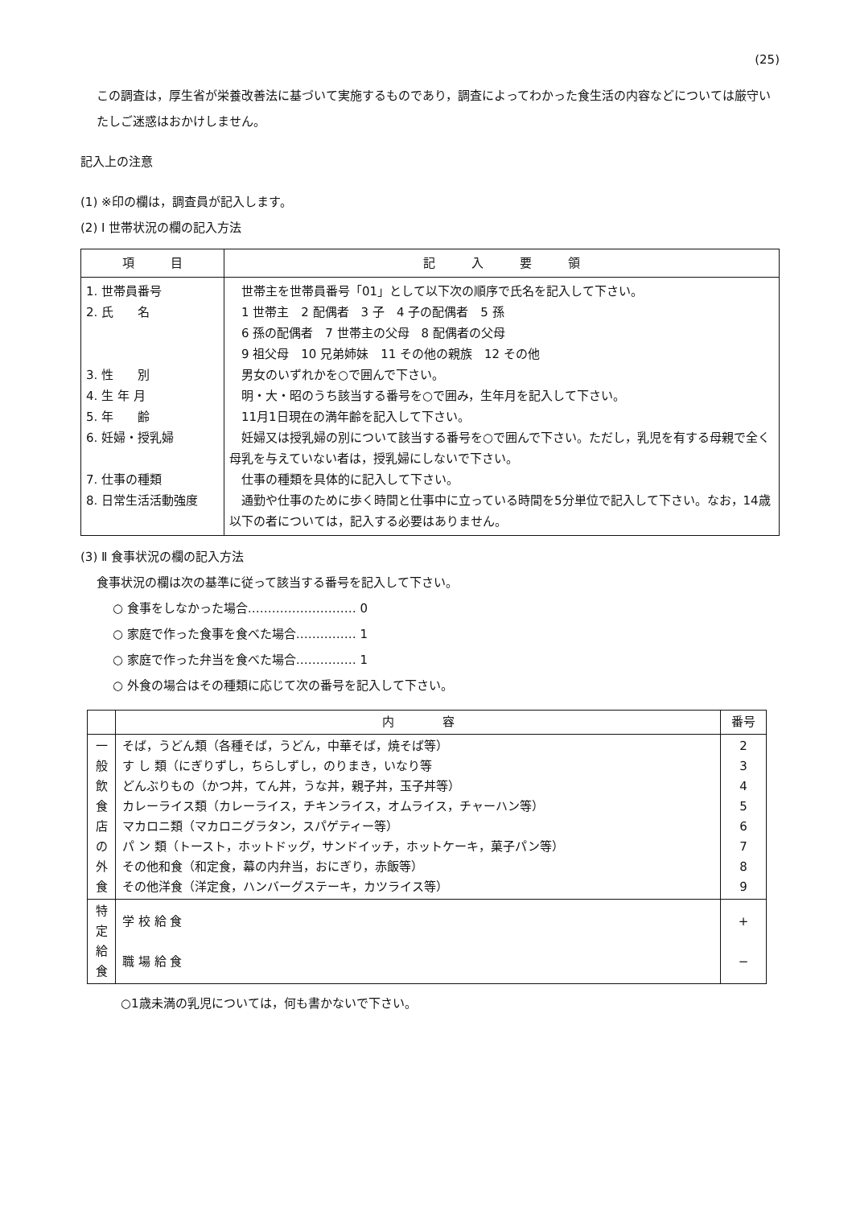(25)
この調査は，厚生省が栄養改善法に基づいて実施するものであり，調査によってわかった食生活の内容などについては厳守いたしご迷惑はおかけしません。
記入上の注意
(1) ※印の欄は，調査員が記入します。
(2) Ⅰ 世帯状況の欄の記入方法
| 項 目 | 記 入 要 領 |
| --- | --- |
| 1. 世帯員番号 2. 氏 名 3. 性 別 4. 生 年 月 5. 年 齢 6. 妊婦・授乳婦 7. 仕事の種類 8. 日常生活活動強度 | 世帯主を世帯員番号「01」として以下次の順序で氏名を記入して下さい。 1 世帯主 2 配偶者 3 子 4 子の配偶者 5 孫 6 孫の配偶者 7 世帯主の父母 8 配偶者の父母 9 祖父母 10 兄弟姉妹 11 その他の親族 12 その他 男女のいずれかを○で囲んで下さい。 明・大・昭のうち該当する番号を○で囲み，生年月を記入して下さい。 11月1日現在の満年齢を記入して下さい。 妊婦又は授乳婦の別について該当する番号を○で囲んで下さい。ただし，乳児を有する母親で全く母乳を与えていない者は，授乳婦にしないで下さい。 仕事の種類を具体的に記入して下さい。 通勤や仕事のために歩く時間と仕事中に立っている時間を5分単位で記入して下さい。なお，14歳以下の者については，記入する必要はありません。 |
(3) Ⅱ 食事状況の欄の記入方法
食事状況の欄は次の基準に従って該当する番号を記入して下さい。
○ 食事をしなかった場合……………………… 0
○ 家庭で作った食事を食べた場合…………… 1
○ 家庭で作った弁当を食べた場合…………… 1
○ 外食の場合はその種類に応じて次の番号を記入して下さい。
| | 内 容 | 番号 |
| --- | --- | --- |
| 一 般 飲 食 店 の 外 食 | そば，うどん類（各種そば，うどん，中華そば，焼そば等） す し 類（にぎりずし，ちらしずし，のりまき，いなり等 どんぶりもの（かつ丼，てん丼，うな丼，親子丼，玉子丼等） カレーライス類（カレーライス，チキンライス，オムライス，チャーハン等） マカロニ類（マカロニグラタン，スパゲティー等） パ ン 類（トースト，ホットドッグ，サンドイッチ，ホットケーキ，菓子パン等） その他和食（和定食，幕の内弁当，おにぎり，赤飯等） その他洋食（洋定食，ハンバーグステーキ，カツライス等） | 2 3 4 5 6 7 8 9 |
| 特 定 給 食 | 学 校 給 食 職 場 給 食 | + − |
○1歳未満の乳児については，何も書かないで下さい。